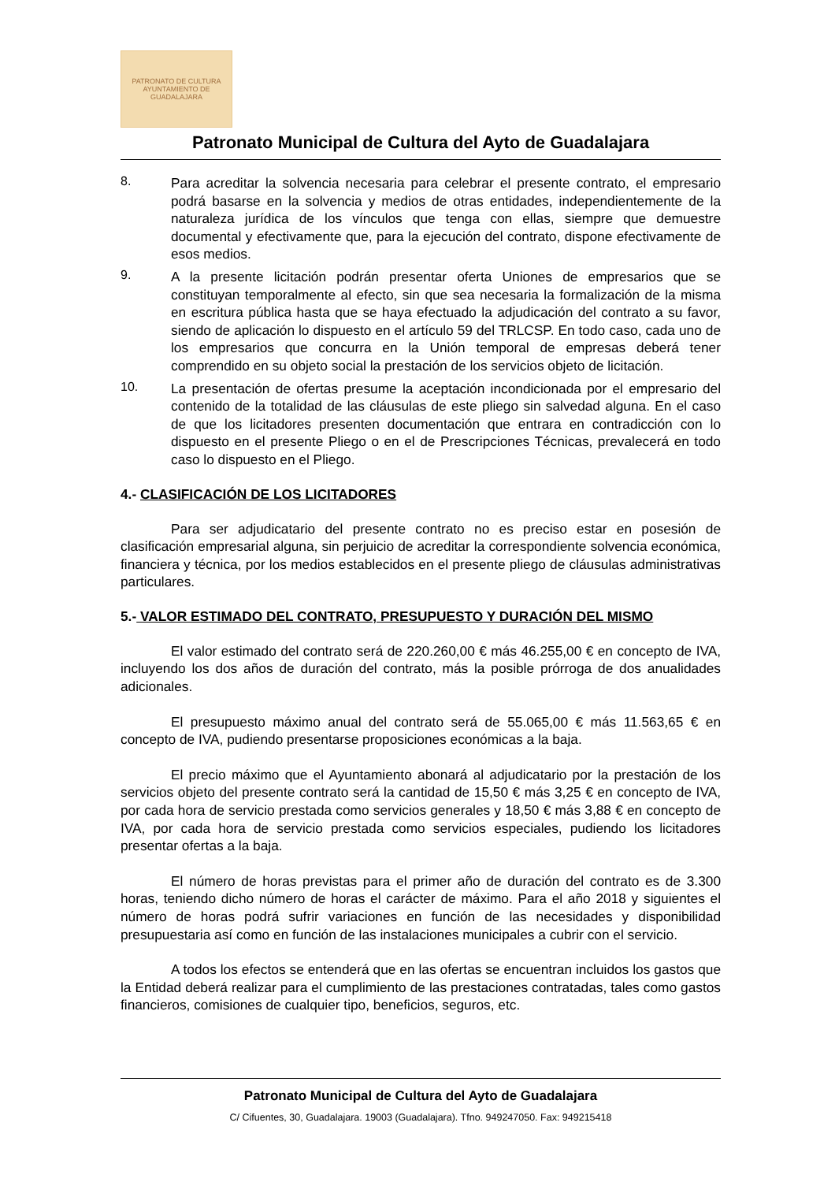PATRONATO DE CULTURA
AYUNTAMIENTO DE GUADALAJARA
Patronato Municipal de Cultura del Ayto de Guadalajara
8.
Para acreditar la solvencia necesaria para celebrar el presente contrato, el empresario podrá basarse en la solvencia y medios de otras entidades, independientemente de la naturaleza jurídica de los vínculos que tenga con ellas, siempre que demuestre documental y efectivamente que, para la ejecución del contrato, dispone efectivamente de esos medios.
9.
A la presente licitación podrán presentar oferta Uniones de empresarios que se constituyan temporalmente al efecto, sin que sea necesaria la formalización de la misma en escritura pública hasta que se haya efectuado la adjudicación del contrato a su favor, siendo de aplicación lo dispuesto en el artículo 59 del TRLCSP. En todo caso, cada uno de los empresarios que concurra en la Unión temporal de empresas deberá tener comprendido en su objeto social la prestación de los servicios objeto de licitación.
10.
La presentación de ofertas presume la aceptación incondicionada por el empresario del contenido de la totalidad de las cláusulas de este pliego sin salvedad alguna. En el caso de que los licitadores presenten documentación que entrara en contradicción con lo dispuesto en el presente Pliego o en el de Prescripciones Técnicas, prevalecerá en todo caso lo dispuesto en el Pliego.
4.- CLASIFICACIÓN DE LOS LICITADORES
Para ser adjudicatario del presente contrato no es preciso estar en posesión de clasificación empresarial alguna, sin perjuicio de acreditar la correspondiente solvencia económica, financiera y técnica, por los medios establecidos en el presente pliego de cláusulas administrativas particulares.
5.- VALOR ESTIMADO DEL CONTRATO, PRESUPUESTO Y DURACIÓN DEL MISMO
El valor estimado del contrato será de 220.260,00 € más 46.255,00 € en concepto de IVA, incluyendo los dos años de duración del contrato, más la posible prórroga de dos anualidades adicionales.
El presupuesto máximo anual del contrato será de 55.065,00 € más 11.563,65 € en concepto de IVA, pudiendo presentarse proposiciones económicas a la baja.
El precio máximo que el Ayuntamiento abonará al adjudicatario por la prestación de los servicios objeto del presente contrato será la cantidad de 15,50 € más 3,25 € en concepto de IVA, por cada hora de servicio prestada como servicios generales y 18,50 € más 3,88 € en concepto de IVA, por cada hora de servicio prestada como servicios especiales, pudiendo los licitadores presentar ofertas a la baja.
El número de horas previstas para el primer año de duración del contrato es de 3.300 horas, teniendo dicho número de horas el carácter de máximo. Para el año 2018 y siguientes el número de horas podrá sufrir variaciones en función de las necesidades y disponibilidad presupuestaria así como en función de las instalaciones municipales a cubrir con el servicio.
A todos los efectos se entenderá que en las ofertas se encuentran incluidos los gastos que la Entidad deberá realizar para el cumplimiento de las prestaciones contratadas, tales como gastos financieros, comisiones de cualquier tipo, beneficios, seguros, etc.
Patronato Municipal de Cultura del Ayto de Guadalajara
C/ Cifuentes, 30, Guadalajara. 19003 (Guadalajara). Tfno. 949247050. Fax: 949215418